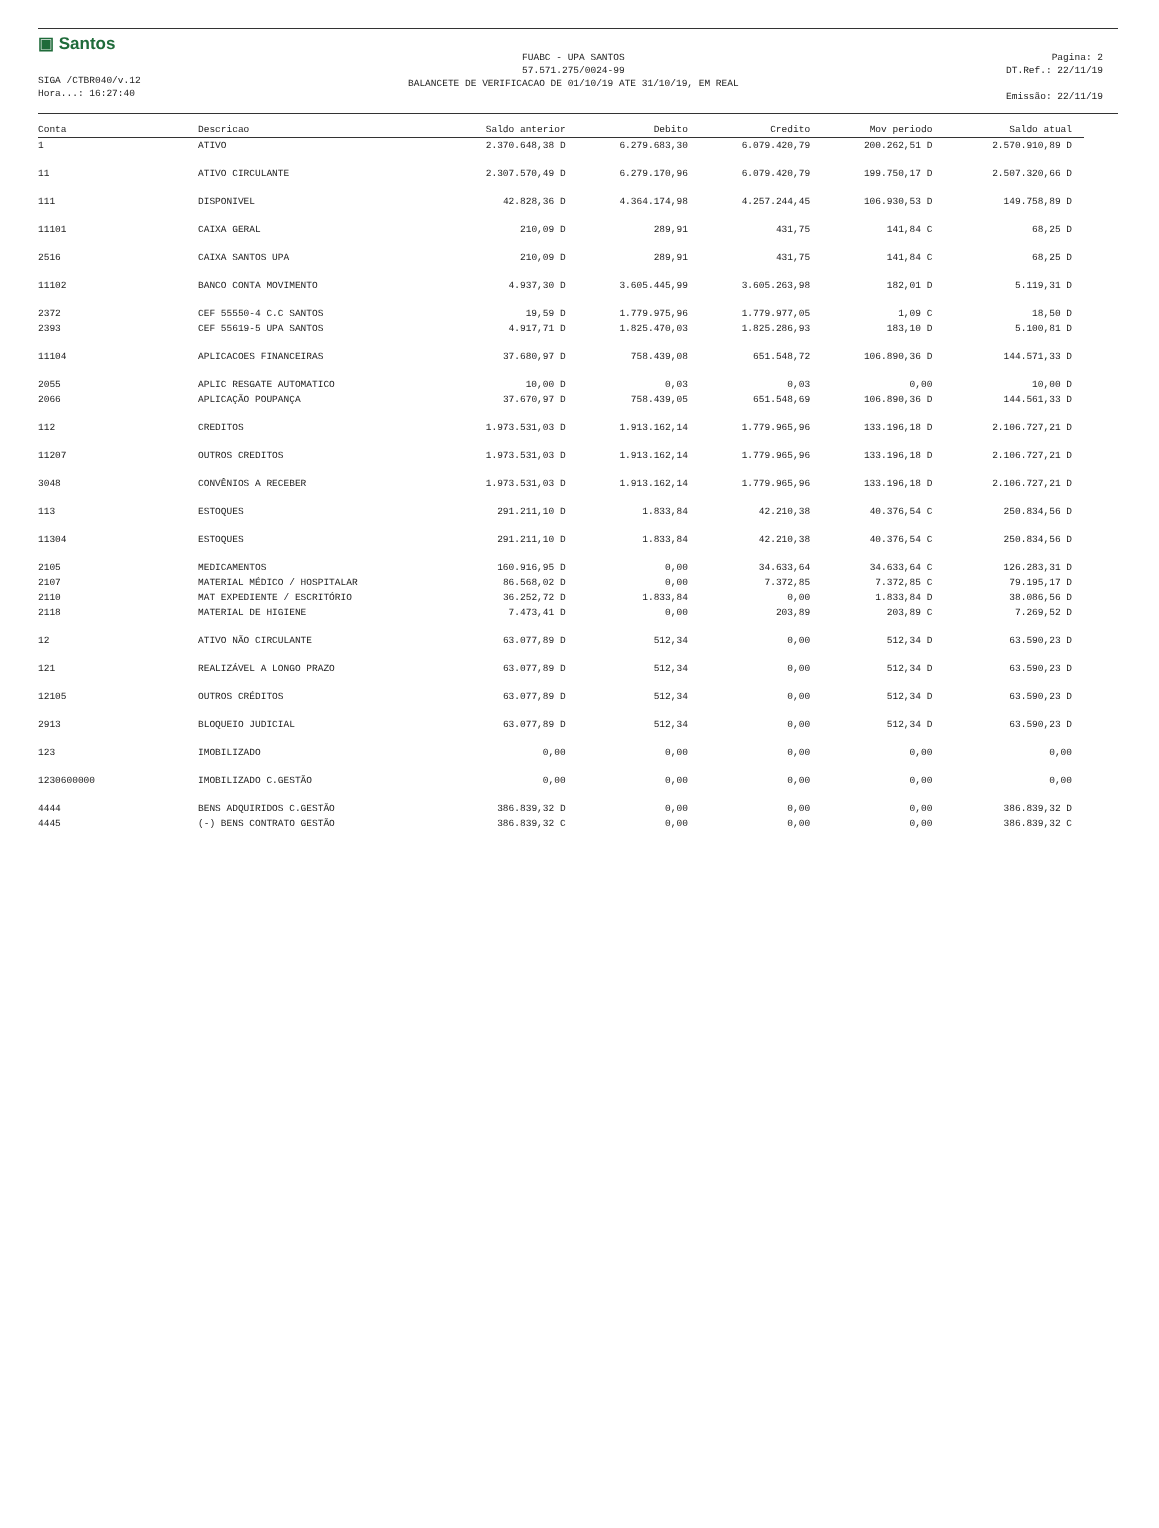▣ Santos
SIGA /CTBR040/v.12
Hora...: 16:27:40
FUABC - UPA SANTOS
57.571.275/0024-99
BALANCETE DE VERIFICACAO DE 01/10/19 ATE 31/10/19, EM REAL
Pagina: 2
DT.Ref.: 22/11/19
Emissão: 22/11/19
| Conta | Descricao | Saldo anterior | Debito | Credito | Mov periodo | Saldo atual |
| --- | --- | --- | --- | --- | --- | --- |
| 1 | ATIVO | 2.370.648,38 D | 6.279.683,30 | 6.079.420,79 | 200.262,51 D | 2.570.910,89 D |
| 11 | ATIVO CIRCULANTE | 2.307.570,49 D | 6.279.170,96 | 6.079.420,79 | 199.750,17 D | 2.507.320,66 D |
| 111 | DISPONIVEL | 42.828,36 D | 4.364.174,98 | 4.257.244,45 | 106.930,53 D | 149.758,89 D |
| 11101 | CAIXA GERAL | 210,09 D | 289,91 | 431,75 | 141,84 C | 68,25 D |
| 2516 | CAIXA SANTOS UPA | 210,09 D | 289,91 | 431,75 | 141,84 C | 68,25 D |
| 11102 | BANCO CONTA MOVIMENTO | 4.937,30 D | 3.605.445,99 | 3.605.263,98 | 182,01 D | 5.119,31 D |
| 2372 | CEF 55550-4 C.C SANTOS | 19,59 D | 1.779.975,96 | 1.779.977,05 | 1,09 C | 18,50 D |
| 2393 | CEF 55619-5 UPA SANTOS | 4.917,71 D | 1.825.470,03 | 1.825.286,93 | 183,10 D | 5.100,81 D |
| 11104 | APLICACOES FINANCEIRAS | 37.680,97 D | 758.439,08 | 651.548,72 | 106.890,36 D | 144.571,33 D |
| 2055 | APLIC RESGATE AUTOMATICO | 10,00 D | 0,03 | 0,03 | 0,00 | 10,00 D |
| 2066 | APLICAÇÃO POUPANÇA | 37.670,97 D | 758.439,05 | 651.548,69 | 106.890,36 D | 144.561,33 D |
| 112 | CREDITOS | 1.973.531,03 D | 1.913.162,14 | 1.779.965,96 | 133.196,18 D | 2.106.727,21 D |
| 11207 | OUTROS CREDITOS | 1.973.531,03 D | 1.913.162,14 | 1.779.965,96 | 133.196,18 D | 2.106.727,21 D |
| 3048 | CONVÊNIOS A RECEBER | 1.973.531,03 D | 1.913.162,14 | 1.779.965,96 | 133.196,18 D | 2.106.727,21 D |
| 113 | ESTOQUES | 291.211,10 D | 1.833,84 | 42.210,38 | 40.376,54 C | 250.834,56 D |
| 11304 | ESTOQUES | 291.211,10 D | 1.833,84 | 42.210,38 | 40.376,54 C | 250.834,56 D |
| 2105 | MEDICAMENTOS | 160.916,95 D | 0,00 | 34.633,64 | 34.633,64 C | 126.283,31 D |
| 2107 | MATERIAL MÉDICO / HOSPITALAR | 86.568,02 D | 0,00 | 7.372,85 | 7.372,85 C | 79.195,17 D |
| 2110 | MAT EXPEDIENTE / ESCRITÓRIO | 36.252,72 D | 1.833,84 | 0,00 | 1.833,84 D | 38.086,56 D |
| 2118 | MATERIAL DE HIGIENE | 7.473,41 D | 0,00 | 203,89 | 203,89 C | 7.269,52 D |
| 12 | ATIVO NÃO CIRCULANTE | 63.077,89 D | 512,34 | 0,00 | 512,34 D | 63.590,23 D |
| 121 | REALIZÁVEL A LONGO PRAZO | 63.077,89 D | 512,34 | 0,00 | 512,34 D | 63.590,23 D |
| 12105 | OUTROS CRÉDITOS | 63.077,89 D | 512,34 | 0,00 | 512,34 D | 63.590,23 D |
| 2913 | BLOQUEIO JUDICIAL | 63.077,89 D | 512,34 | 0,00 | 512,34 D | 63.590,23 D |
| 123 | IMOBILIZADO | 0,00 | 0,00 | 0,00 | 0,00 | 0,00 |
| 1230600000 | IMOBILIZADO C.GESTÃO | 0,00 | 0,00 | 0,00 | 0,00 | 0,00 |
| 4444 | BENS ADQUIRIDOS C.GESTÃO | 386.839,32 D | 0,00 | 0,00 | 0,00 | 386.839,32 D |
| 4445 | (-) BENS CONTRATO GESTÃO | 386.839,32 C | 0,00 | 0,00 | 0,00 | 386.839,32 C |